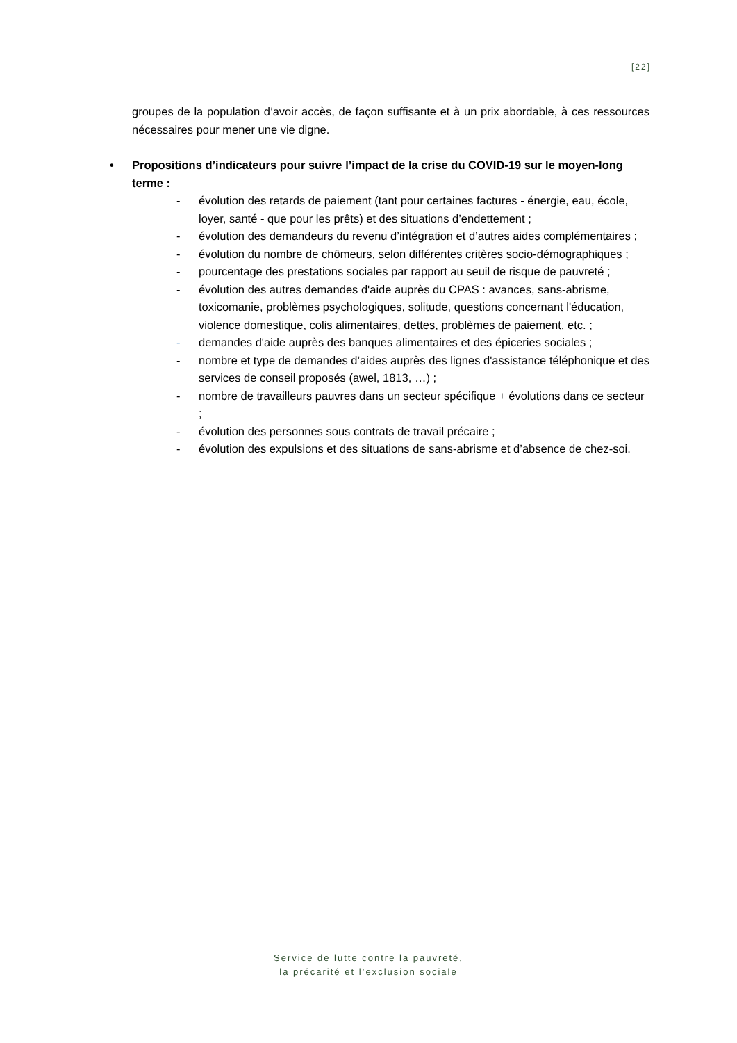[22]
groupes de la population d’avoir accès, de façon suffisante et à un prix abordable, à ces ressources nécessaires pour mener une vie digne.
• Propositions d’indicateurs pour suivre l’impact de la crise du COVID-19 sur le moyen-long terme :
- évolution des retards de paiement (tant pour certaines factures - énergie, eau, école, loyer, santé - que pour les prêts) et des situations d’endettement ;
- évolution des demandeurs du revenu d’intégration et d’autres aides complémentaires ;
- évolution du nombre de chômeurs, selon différentes critères socio-démographiques ;
- pourcentage des prestations sociales par rapport au seuil de risque de pauvreté ;
- évolution des autres demandes d'aide auprès du CPAS : avances, sans-abrisme, toxicomanie, problèmes psychologiques, solitude, questions concernant l'éducation, violence domestique, colis alimentaires, dettes, problèmes de paiement, etc. ;
- demandes d'aide auprès des banques alimentaires et des épiceries sociales ;
- nombre et type de demandes d’aides auprès des lignes d'assistance téléphonique et des services de conseil proposés (awel, 1813, …) ;
- nombre de travailleurs pauvres dans un secteur spécifique + évolutions dans ce secteur ;
- évolution des personnes sous contrats de travail précaire ;
- évolution des expulsions et des situations de sans-abrisme et d’absence de chez-soi.
Service de lutte contre la pauvreté,
la précarité et l’exclusion sociale